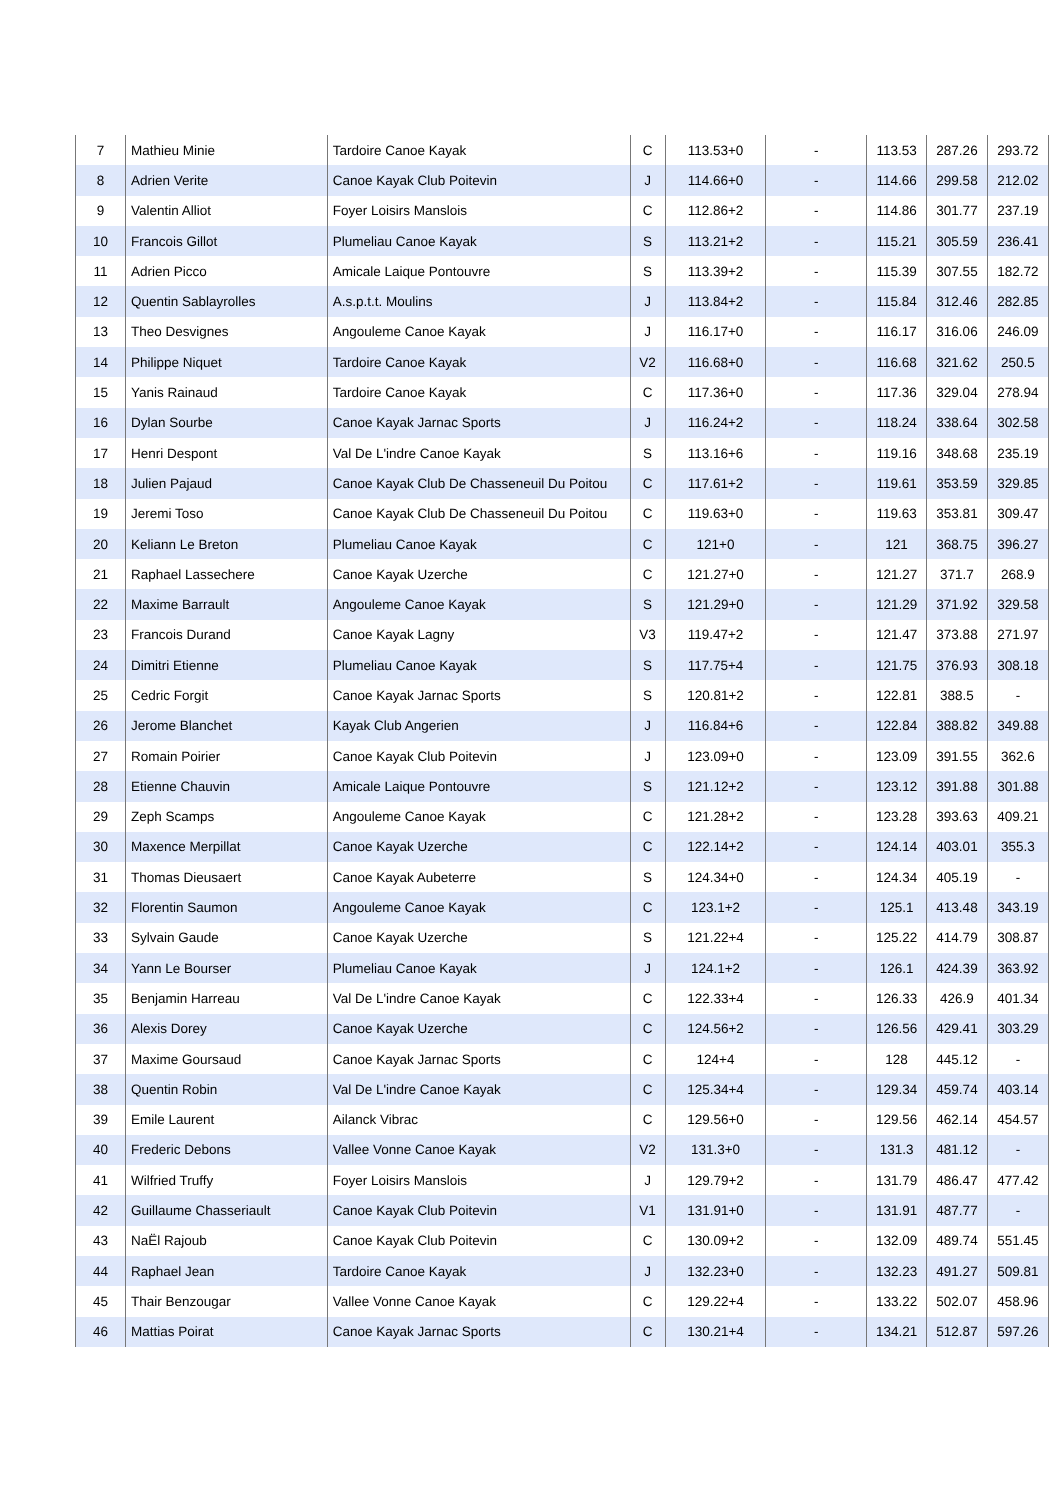| 7 | Mathieu Minie | Tardoire Canoe Kayak | C | 113.53+0 | - | 113.53 | 287.26 | 293.72 |
| 8 | Adrien Verite | Canoe Kayak Club Poitevin | J | 114.66+0 | - | 114.66 | 299.58 | 212.02 |
| 9 | Valentin Alliot | Foyer Loisirs Manslois | C | 112.86+2 | - | 114.86 | 301.77 | 237.19 |
| 10 | Francois Gillot | Plumeliau Canoe Kayak | S | 113.21+2 | - | 115.21 | 305.59 | 236.41 |
| 11 | Adrien Picco | Amicale Laique Pontouvre | S | 113.39+2 | - | 115.39 | 307.55 | 182.72 |
| 12 | Quentin Sablayrolles | A.s.p.t.t. Moulins | J | 113.84+2 | - | 115.84 | 312.46 | 282.85 |
| 13 | Theo Desvignes | Angouleme Canoe Kayak | J | 116.17+0 | - | 116.17 | 316.06 | 246.09 |
| 14 | Philippe Niquet | Tardoire Canoe Kayak | V2 | 116.68+0 | - | 116.68 | 321.62 | 250.5 |
| 15 | Yanis Rainaud | Tardoire Canoe Kayak | C | 117.36+0 | - | 117.36 | 329.04 | 278.94 |
| 16 | Dylan Sourbe | Canoe Kayak Jarnac Sports | J | 116.24+2 | - | 118.24 | 338.64 | 302.58 |
| 17 | Henri Despont | Val De L'indre Canoe Kayak | S | 113.16+6 | - | 119.16 | 348.68 | 235.19 |
| 18 | Julien Pajaud | Canoe Kayak Club De Chasseneuil Du Poitou | C | 117.61+2 | - | 119.61 | 353.59 | 329.85 |
| 19 | Jeremi Toso | Canoe Kayak Club De Chasseneuil Du Poitou | C | 119.63+0 | - | 119.63 | 353.81 | 309.47 |
| 20 | Keliann Le Breton | Plumeliau Canoe Kayak | C | 121+0 | - | 121 | 368.75 | 396.27 |
| 21 | Raphael Lassechere | Canoe Kayak Uzerche | C | 121.27+0 | - | 121.27 | 371.7 | 268.9 |
| 22 | Maxime Barrault | Angouleme Canoe Kayak | S | 121.29+0 | - | 121.29 | 371.92 | 329.58 |
| 23 | Francois Durand | Canoe Kayak Lagny | V3 | 119.47+2 | - | 121.47 | 373.88 | 271.97 |
| 24 | Dimitri Etienne | Plumeliau Canoe Kayak | S | 117.75+4 | - | 121.75 | 376.93 | 308.18 |
| 25 | Cedric Forgit | Canoe Kayak Jarnac Sports | S | 120.81+2 | - | 122.81 | 388.5 | - |
| 26 | Jerome Blanchet | Kayak Club Angerien | J | 116.84+6 | - | 122.84 | 388.82 | 349.88 |
| 27 | Romain Poirier | Canoe Kayak Club Poitevin | J | 123.09+0 | - | 123.09 | 391.55 | 362.6 |
| 28 | Etienne Chauvin | Amicale Laique Pontouvre | S | 121.12+2 | - | 123.12 | 391.88 | 301.88 |
| 29 | Zeph Scamps | Angouleme Canoe Kayak | C | 121.28+2 | - | 123.28 | 393.63 | 409.21 |
| 30 | Maxence Merpillat | Canoe Kayak Uzerche | C | 122.14+2 | - | 124.14 | 403.01 | 355.3 |
| 31 | Thomas Dieusaert | Canoe Kayak Aubeterre | S | 124.34+0 | - | 124.34 | 405.19 | - |
| 32 | Florentin Saumon | Angouleme Canoe Kayak | C | 123.1+2 | - | 125.1 | 413.48 | 343.19 |
| 33 | Sylvain Gaude | Canoe Kayak Uzerche | S | 121.22+4 | - | 125.22 | 414.79 | 308.87 |
| 34 | Yann Le Bourser | Plumeliau Canoe Kayak | J | 124.1+2 | - | 126.1 | 424.39 | 363.92 |
| 35 | Benjamin Harreau | Val De L'indre Canoe Kayak | C | 122.33+4 | - | 126.33 | 426.9 | 401.34 |
| 36 | Alexis Dorey | Canoe Kayak Uzerche | C | 124.56+2 | - | 126.56 | 429.41 | 303.29 |
| 37 | Maxime Goursaud | Canoe Kayak Jarnac Sports | C | 124+4 | - | 128 | 445.12 | - |
| 38 | Quentin Robin | Val De L'indre Canoe Kayak | C | 125.34+4 | - | 129.34 | 459.74 | 403.14 |
| 39 | Emile Laurent | Ailanck Vibrac | C | 129.56+0 | - | 129.56 | 462.14 | 454.57 |
| 40 | Frederic Debons | Vallee Vonne Canoe Kayak | V2 | 131.3+0 | - | 131.3 | 481.12 | - |
| 41 | Wilfried Truffy | Foyer Loisirs Manslois | J | 129.79+2 | - | 131.79 | 486.47 | 477.42 |
| 42 | Guillaume Chasseriault | Canoe Kayak Club Poitevin | V1 | 131.91+0 | - | 131.91 | 487.77 | - |
| 43 | NaËl Rajoub | Canoe Kayak Club Poitevin | C | 130.09+2 | - | 132.09 | 489.74 | 551.45 |
| 44 | Raphael Jean | Tardoire Canoe Kayak | J | 132.23+0 | - | 132.23 | 491.27 | 509.81 |
| 45 | Thair Benzougar | Vallee Vonne Canoe Kayak | C | 129.22+4 | - | 133.22 | 502.07 | 458.96 |
| 46 | Mattias Poirat | Canoe Kayak Jarnac Sports | C | 130.21+4 | - | 134.21 | 512.87 | 597.26 |